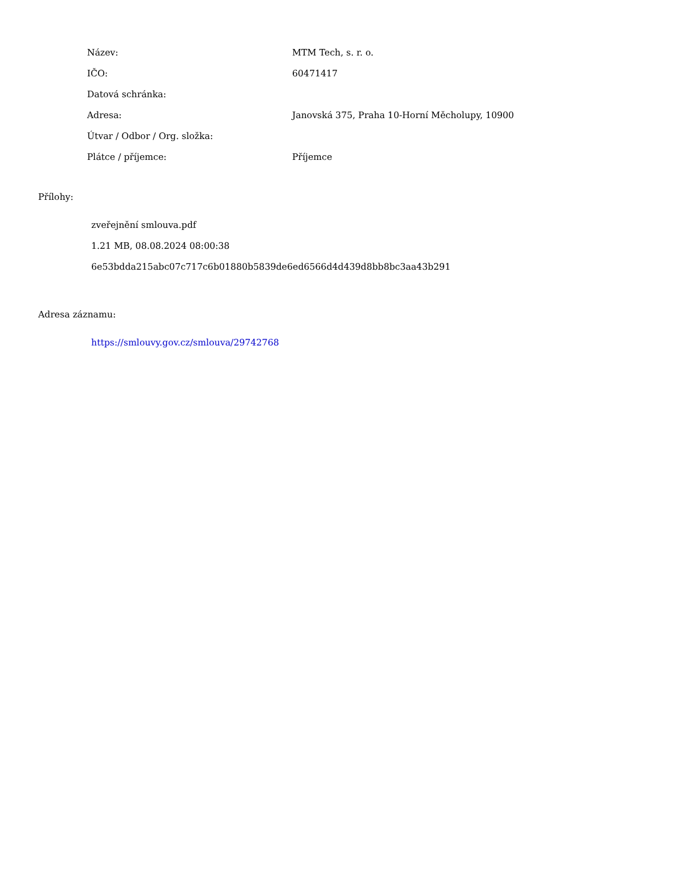| Název: | MTM Tech, s. r. o. |
| IČO: | 60471417 |
| Datová schránka: | |
| Adresa: | Janovská 375, Praha 10-Horní Měcholupy, 10900 |
| Útvar / Odbor / Org. složka: | |
| Plátce / příjemce: | Příjemce |
Přílohy:
zveřejnění smlouva.pdf
1.21 MB, 08.08.2024 08:00:38
6e53bdda215abc07c717c6b01880b5839de6ed6566d4d439d8bb8bc3aa43b291
Adresa záznamu:
https://smlouvy.gov.cz/smlouva/29742768